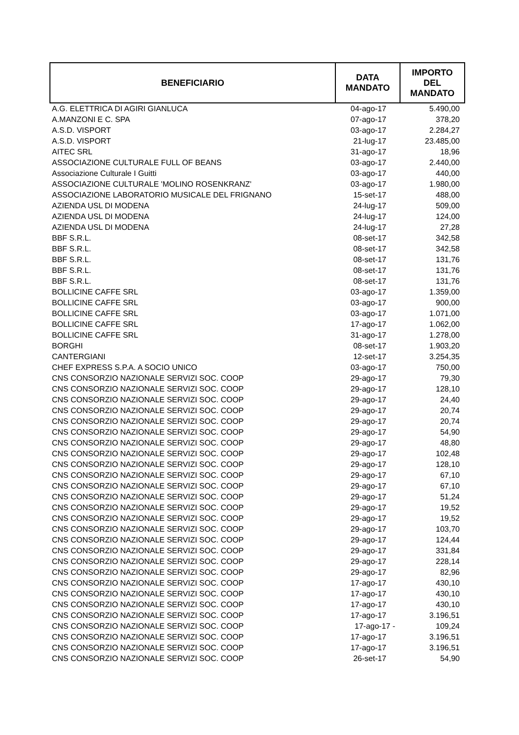| BENEFICIARIO | DATA MANDATO | IMPORTO DEL MANDATO |
| --- | --- | --- |
| A.G. ELETTRICA DI AGIRI GIANLUCA | 04-ago-17 | 5.490,00 |
| A.MANZONI E C. SPA | 07-ago-17 | 378,20 |
| A.S.D. VISPORT | 03-ago-17 | 2.284,27 |
| A.S.D. VISPORT | 21-lug-17 | 23.485,00 |
| AITEC SRL | 31-ago-17 | 18,96 |
| ASSOCIAZIONE CULTURALE FULL OF BEANS | 03-ago-17 | 2.440,00 |
| Associazione Culturale I Guitti | 03-ago-17 | 440,00 |
| ASSOCIAZIONE CULTURALE 'MOLINO ROSENKRANZ' | 03-ago-17 | 1.980,00 |
| ASSOCIAZIONE LABORATORIO MUSICALE DEL FRIGNANO | 15-set-17 | 488,00 |
| AZIENDA USL DI MODENA | 24-lug-17 | 509,00 |
| AZIENDA USL DI MODENA | 24-lug-17 | 124,00 |
| AZIENDA USL DI MODENA | 24-lug-17 | 27,28 |
| BBF S.R.L. | 08-set-17 | 342,58 |
| BBF S.R.L. | 08-set-17 | 342,58 |
| BBF S.R.L. | 08-set-17 | 131,76 |
| BBF S.R.L. | 08-set-17 | 131,76 |
| BBF S.R.L. | 08-set-17 | 131,76 |
| BOLLICINE CAFFE SRL | 03-ago-17 | 1.359,00 |
| BOLLICINE CAFFE SRL | 03-ago-17 | 900,00 |
| BOLLICINE CAFFE SRL | 03-ago-17 | 1.071,00 |
| BOLLICINE CAFFE SRL | 17-ago-17 | 1.062,00 |
| BOLLICINE CAFFE SRL | 31-ago-17 | 1.278,00 |
| BORGHI | 08-set-17 | 1.903,20 |
| CANTERGIANI | 12-set-17 | 3.254,35 |
| CHEF EXPRESS S.P.A. A SOCIO UNICO | 03-ago-17 | 750,00 |
| CNS CONSORZIO NAZIONALE SERVIZI SOC. COOP | 29-ago-17 | 79,30 |
| CNS CONSORZIO NAZIONALE SERVIZI SOC. COOP | 29-ago-17 | 128,10 |
| CNS CONSORZIO NAZIONALE SERVIZI SOC. COOP | 29-ago-17 | 24,40 |
| CNS CONSORZIO NAZIONALE SERVIZI SOC. COOP | 29-ago-17 | 20,74 |
| CNS CONSORZIO NAZIONALE SERVIZI SOC. COOP | 29-ago-17 | 20,74 |
| CNS CONSORZIO NAZIONALE SERVIZI SOC. COOP | 29-ago-17 | 54,90 |
| CNS CONSORZIO NAZIONALE SERVIZI SOC. COOP | 29-ago-17 | 48,80 |
| CNS CONSORZIO NAZIONALE SERVIZI SOC. COOP | 29-ago-17 | 102,48 |
| CNS CONSORZIO NAZIONALE SERVIZI SOC. COOP | 29-ago-17 | 128,10 |
| CNS CONSORZIO NAZIONALE SERVIZI SOC. COOP | 29-ago-17 | 67,10 |
| CNS CONSORZIO NAZIONALE SERVIZI SOC. COOP | 29-ago-17 | 67,10 |
| CNS CONSORZIO NAZIONALE SERVIZI SOC. COOP | 29-ago-17 | 51,24 |
| CNS CONSORZIO NAZIONALE SERVIZI SOC. COOP | 29-ago-17 | 19,52 |
| CNS CONSORZIO NAZIONALE SERVIZI SOC. COOP | 29-ago-17 | 19,52 |
| CNS CONSORZIO NAZIONALE SERVIZI SOC. COOP | 29-ago-17 | 103,70 |
| CNS CONSORZIO NAZIONALE SERVIZI SOC. COOP | 29-ago-17 | 124,44 |
| CNS CONSORZIO NAZIONALE SERVIZI SOC. COOP | 29-ago-17 | 331,84 |
| CNS CONSORZIO NAZIONALE SERVIZI SOC. COOP | 29-ago-17 | 228,14 |
| CNS CONSORZIO NAZIONALE SERVIZI SOC. COOP | 29-ago-17 | 82,96 |
| CNS CONSORZIO NAZIONALE SERVIZI SOC. COOP | 17-ago-17 | 430,10 |
| CNS CONSORZIO NAZIONALE SERVIZI SOC. COOP | 17-ago-17 | 430,10 |
| CNS CONSORZIO NAZIONALE SERVIZI SOC. COOP | 17-ago-17 | 430,10 |
| CNS CONSORZIO NAZIONALE SERVIZI SOC. COOP | 17-ago-17 | 3.196,51 |
| CNS CONSORZIO NAZIONALE SERVIZI SOC. COOP | 17-ago-17 - | 109,24 |
| CNS CONSORZIO NAZIONALE SERVIZI SOC. COOP | 17-ago-17 | 3.196,51 |
| CNS CONSORZIO NAZIONALE SERVIZI SOC. COOP | 17-ago-17 | 3.196,51 |
| CNS CONSORZIO NAZIONALE SERVIZI SOC. COOP | 26-set-17 | 54,90 |